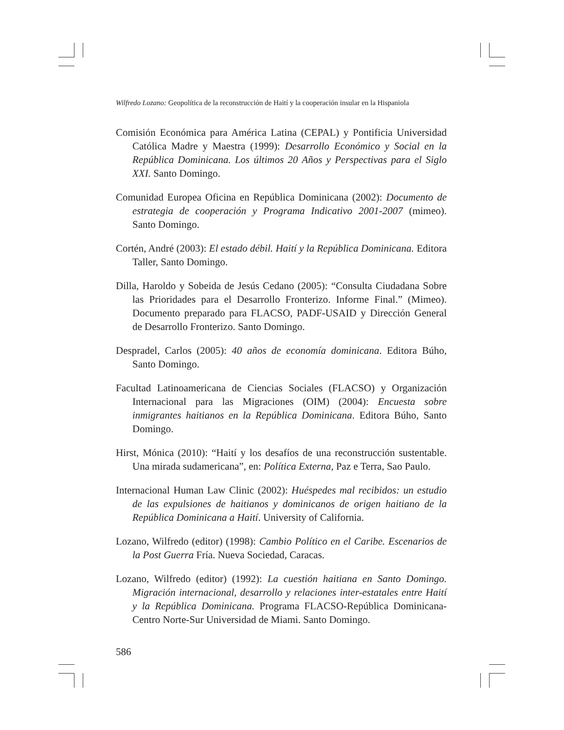Wilfredo Lozano: Geopolítica de la reconstrucción de Haití y la cooperación insular en la Hispaniola
Comisión Económica para América Latina (CEPAL) y Pontificia Universidad Católica Madre y Maestra (1999): Desarrollo Económico y Social en la República Dominicana. Los últimos 20 Años y Perspectivas para el Siglo XXI. Santo Domingo.
Comunidad Europea Oficina en República Dominicana (2002): Documento de estrategia de cooperación y Programa Indicativo 2001-2007 (mimeo). Santo Domingo.
Cortén, André (2003): El estado débil. Haití y la República Dominicana. Editora Taller, Santo Domingo.
Dilla, Haroldo y Sobeida de Jesús Cedano (2005): “Consulta Ciudadana Sobre las Prioridades para el Desarrollo Fronterizo. Informe Final.” (Mimeo). Documento preparado para FLACSO, PADF-USAID y Dirección General de Desarrollo Fronterizo. Santo Domingo.
Despradel, Carlos (2005): 40 años de economía dominicana. Editora Búho, Santo Domingo.
Facultad Latinoamericana de Ciencias Sociales (FLACSO) y Organización Internacional para las Migraciones (OIM) (2004): Encuesta sobre inmigrantes haitianos en la República Dominicana. Editora Búho, Santo Domingo.
Hirst, Mónica (2010): “Haití y los desafíos de una reconstrucción sustentable. Una mirada sudamericana”, en: Política Externa, Paz e Terra, Sao Paulo.
Internacional Human Law Clinic (2002): Huéspedes mal recibidos: un estudio de las expulsiones de haitianos y dominicanos de origen haitiano de la República Dominicana a Haití. University of California.
Lozano, Wilfredo (editor) (1998): Cambio Político en el Caribe. Escenarios de la Post Guerra Fría. Nueva Sociedad, Caracas.
Lozano, Wilfredo (editor) (1992): La cuestión haitiana en Santo Domingo. Migración internacional, desarrollo y relaciones inter-estatales entre Haití y la República Dominicana. Programa FLACSO-República Dominicana-Centro Norte-Sur Universidad de Miami. Santo Domingo.
586